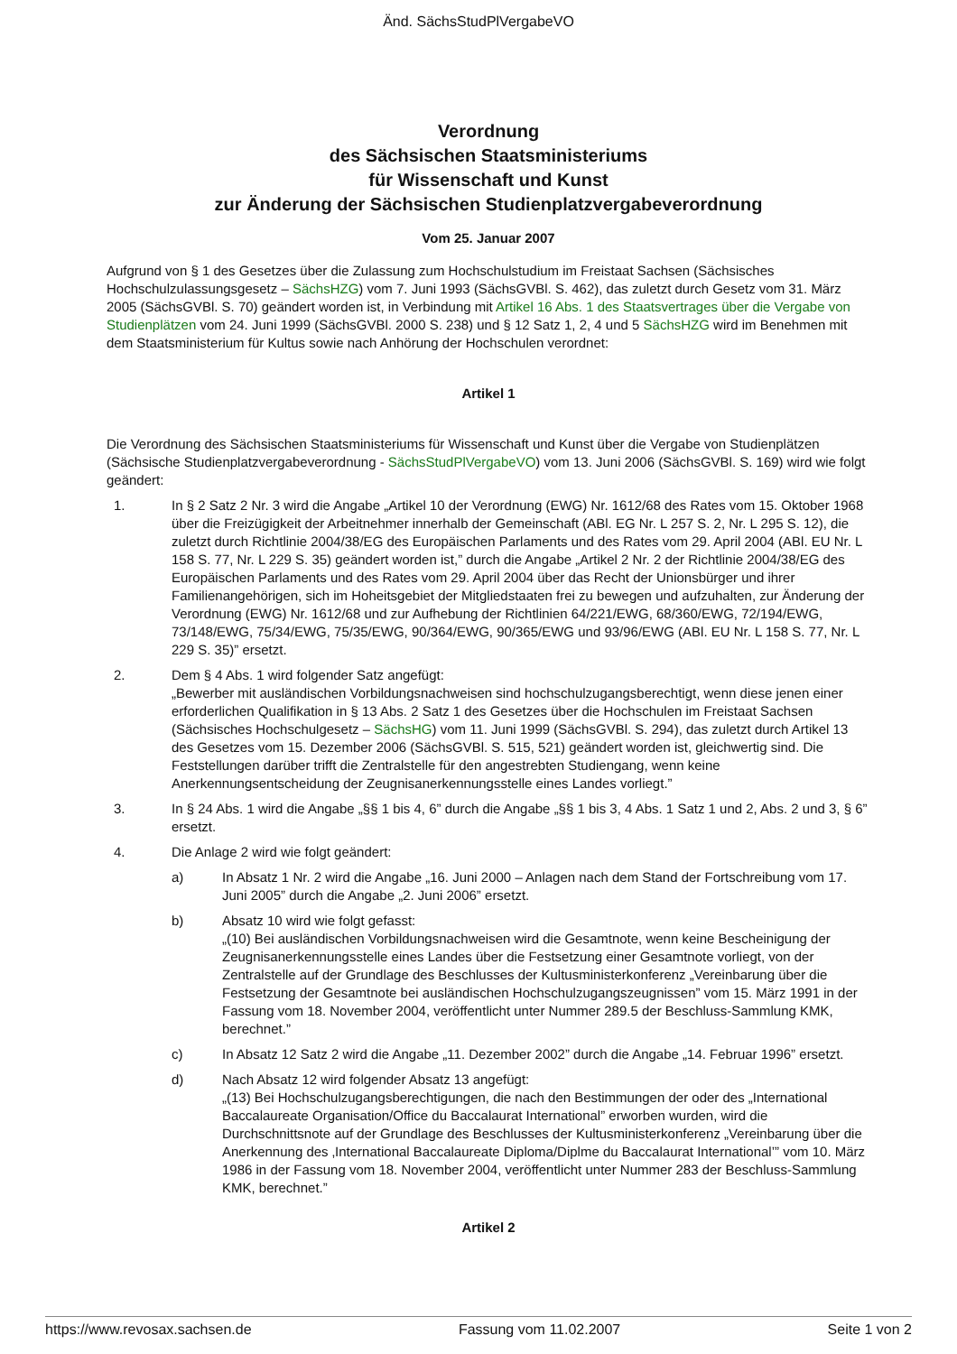Änd. SächsStudPlVergabeVO
Verordnung
des Sächsischen Staatsministeriums
für Wissenschaft und Kunst
zur Änderung der Sächsischen Studienplatzvergabeverordnung
Vom 25. Januar 2007
Aufgrund von § 1 des Gesetzes über die Zulassung zum Hochschulstudium im Freistaat Sachsen (Sächsisches Hochschulzulassungsgesetz – SächsHZG) vom 7. Juni 1993 (SächsGVBl. S. 462), das zuletzt durch Gesetz vom 31. März 2005 (SächsGVBl. S. 70) geändert worden ist, in Verbindung mit Artikel 16 Abs. 1 des Staatsvertrages über die Vergabe von Studienplätzen vom 24. Juni 1999 (SächsGVBl. 2000 S. 238) und § 12 Satz 1, 2, 4 und 5 SächsHZG wird im Benehmen mit dem Staatsministerium für Kultus sowie nach Anhörung der Hochschulen verordnet:
Artikel 1
Die Verordnung des Sächsischen Staatsministeriums für Wissenschaft und Kunst über die Vergabe von Studienplätzen (Sächsische Studienplatzvergabeverordnung - SächsStudPlVergabeVO) vom 13. Juni 2006 (SächsGVBl. S. 169) wird wie folgt geändert:
1. In § 2 Satz 2 Nr. 3 wird die Angabe „Artikel 10 der Verordnung (EWG) Nr. 1612/68 des Rates vom 15. Oktober 1968 über die Freizügigkeit der Arbeitnehmer innerhalb der Gemeinschaft (ABl. EG Nr. L 257 S. 2, Nr. L 295 S. 12), die zuletzt durch Richtlinie 2004/38/EG des Europäischen Parlaments und des Rates vom 29. April 2004 (ABl. EU Nr. L 158 S. 77, Nr. L 229 S. 35) geändert worden ist,” durch die Angabe „Artikel 2 Nr. 2 der Richtlinie 2004/38/EG des Europäischen Parlaments und des Rates vom 29. April 2004 über das Recht der Unionsbürger und ihrer Familienangehörigen, sich im Hoheitsgebiet der Mitgliedstaaten frei zu bewegen und aufzuhalten, zur Änderung der Verordnung (EWG) Nr. 1612/68 und zur Aufhebung der Richtlinien 64/221/EWG, 68/360/EWG, 72/194/EWG, 73/148/EWG, 75/34/EWG, 75/35/EWG, 90/364/EWG, 90/365/EWG und 93/96/EWG (ABl. EU Nr. L 158 S. 77, Nr. L 229 S. 35)” ersetzt.
2. Dem § 4 Abs. 1 wird folgender Satz angefügt:
„Bewerber mit ausländischen Vorbildungsnachweisen sind hochschulzugangsberechtigt, wenn diese jenen einer erforderlichen Qualifikation in § 13 Abs. 2 Satz 1 des Gesetzes über die Hochschulen im Freistaat Sachsen (Sächsisches Hochschulgesetz – SächsHG) vom 11. Juni 1999 (SächsGVBl. S. 294), das zuletzt durch Artikel 13 des Gesetzes vom 15. Dezember 2006 (SächsGVBl. S. 515, 521) geändert worden ist, gleichwertig sind. Die Feststellungen darüber trifft die Zentralstelle für den angestrebten Studiengang, wenn keine Anerkennungsentscheidung der Zeugnisanerkennungsstelle eines Landes vorliegt.”
3. In § 24 Abs. 1 wird die Angabe „§§ 1 bis 4, 6” durch die Angabe „§§ 1 bis 3, 4 Abs. 1 Satz 1 und 2, Abs. 2 und 3, § 6” ersetzt.
4. Die Anlage 2 wird wie folgt geändert:
a) In Absatz 1 Nr. 2 wird die Angabe „16. Juni 2000 – Anlagen nach dem Stand der Fortschreibung vom 17. Juni 2005” durch die Angabe „2. Juni 2006” ersetzt.
b) Absatz 10 wird wie folgt gefasst:
„(10) Bei ausländischen Vorbildungsnachweisen wird die Gesamtnote, wenn keine Bescheinigung der Zeugnisanerkennungsstelle eines Landes über die Festsetzung einer Gesamtnote vorliegt, von der Zentralstelle auf der Grundlage des Beschlusses der Kultusministerkonferenz „Vereinbarung über die Festsetzung der Gesamtnote bei ausländischen Hochschulzugangszeugnissen” vom 15. März 1991 in der Fassung vom 18. November 2004, veröffentlicht unter Nummer 289.5 der Beschluss-Sammlung KMK, berechnet.”
c) In Absatz 12 Satz 2 wird die Angabe „11. Dezember 2002” durch die Angabe „14. Februar 1996” ersetzt.
d) Nach Absatz 12 wird folgender Absatz 13 angefügt:
„(13) Bei Hochschulzugangsberechtigungen, die nach den Bestimmungen der oder des „International Baccalaureate Organisation/Office du Baccalaurat International” erworben wurden, wird die Durchschnittsnote auf der Grundlage des Beschlusses der Kultusministerkonferenz „Vereinbarung über die Anerkennung des ‚International Baccalaureate Diploma/Diplme du Baccalaurat International’” vom 10. März 1986 in der Fassung vom 18. November 2004, veröffentlicht unter Nummer 283 der Beschluss-Sammlung KMK, berechnet.”
Artikel 2
https://www.revosax.sachsen.de Fassung vom 11.02.2007 Seite 1 von 2